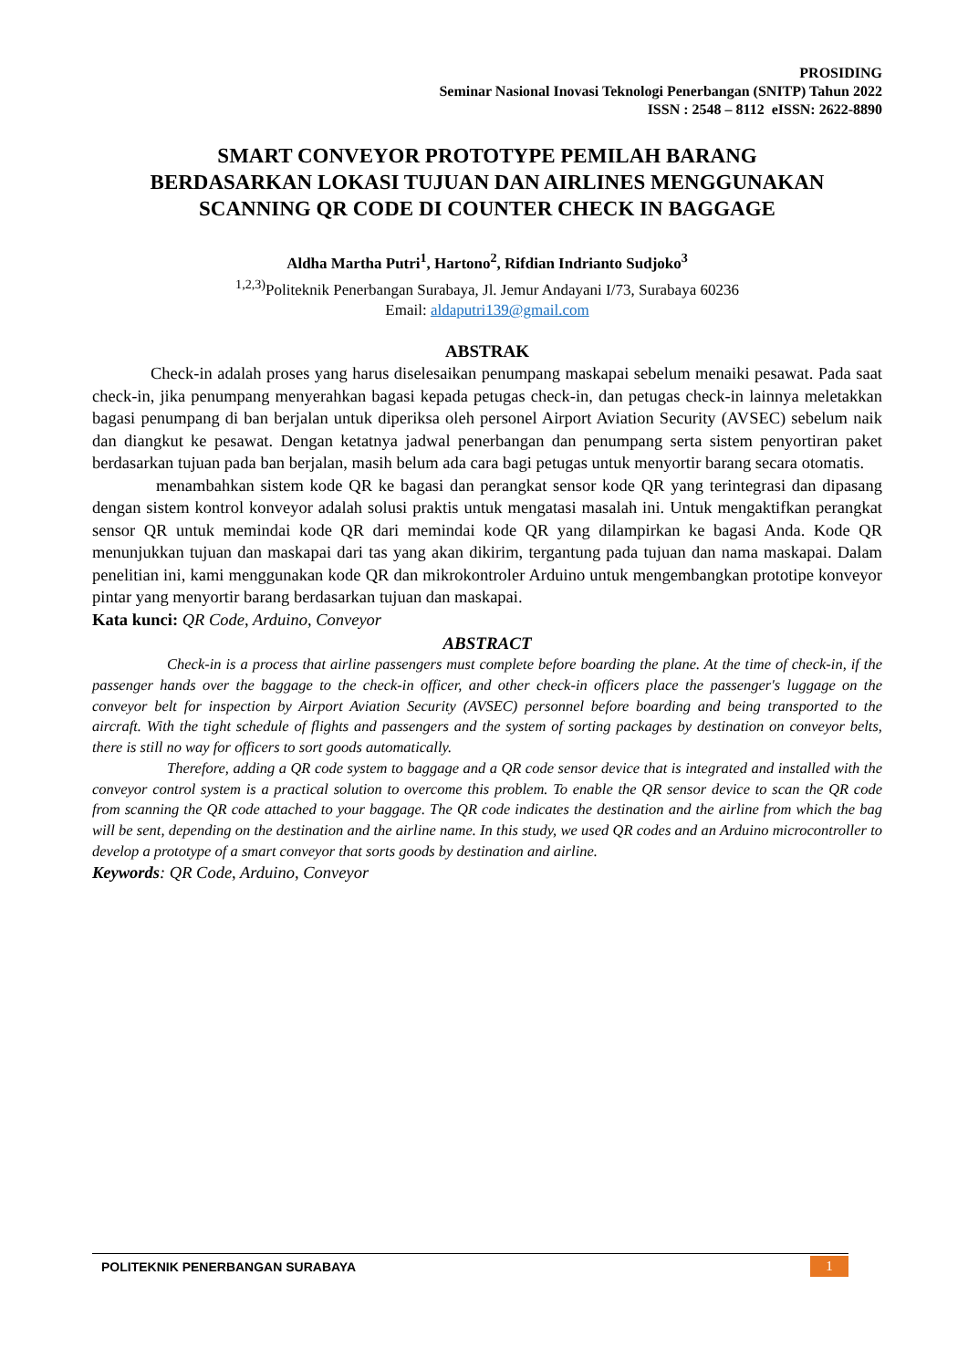PROSIDING
Seminar Nasional Inovasi Teknologi Penerbangan (SNITP) Tahun 2022
ISSN : 2548 – 8112 eISSN: 2622-8890
SMART CONVEYOR PROTOTYPE PEMILAH BARANG
BERDASARKAN LOKASI TUJUAN DAN AIRLINES MENGGUNAKAN
SCANNING QR CODE DI COUNTER CHECK IN BAGGAGE
Aldha Martha Putri<sup>1</sup>, Hartono<sup>2</sup>, Rifdian Indrianto Sudjoko<sup>3</sup>
<sup>1,2,3)</sup>Politeknik Penerbangan Surabaya, Jl. Jemur Andayani I/73, Surabaya 60236
Email: aldaputri139@gmail.com
ABSTRAK
Check-in adalah proses yang harus diselesaikan penumpang maskapai sebelum menaiki pesawat. Pada saat check-in, jika penumpang menyerahkan bagasi kepada petugas check-in, dan petugas check-in lainnya meletakkan bagasi penumpang di ban berjalan untuk diperiksa oleh personel Airport Aviation Security (AVSEC) sebelum naik dan diangkut ke pesawat. Dengan ketatnya jadwal penerbangan dan penumpang serta sistem penyortiran paket berdasarkan tujuan pada ban berjalan, masih belum ada cara bagi petugas untuk menyortir barang secara otomatis.
menambahkan sistem kode QR ke bagasi dan perangkat sensor kode QR yang terintegrasi dan dipasang dengan sistem kontrol konveyor adalah solusi praktis untuk mengatasi masalah ini. Untuk mengaktifkan perangkat sensor QR untuk memindai kode QR dari memindai kode QR yang dilampirkan ke bagasi Anda. Kode QR menunjukkan tujuan dan maskapai dari tas yang akan dikirim, tergantung pada tujuan dan nama maskapai. Dalam penelitian ini, kami menggunakan kode QR dan mikrokontroler Arduino untuk mengembangkan prototipe konveyor pintar yang menyortir barang berdasarkan tujuan dan maskapai.
Kata kunci: QR Code, Arduino, Conveyor
ABSTRACT
Check-in is a process that airline passengers must complete before boarding the plane. At the time of check-in, if the passenger hands over the baggage to the check-in officer, and other check-in officers place the passenger's luggage on the conveyor belt for inspection by Airport Aviation Security (AVSEC) personnel before boarding and being transported to the aircraft. With the tight schedule of flights and passengers and the system of sorting packages by destination on conveyor belts, there is still no way for officers to sort goods automatically.
Therefore, adding a QR code system to baggage and a QR code sensor device that is integrated and installed with the conveyor control system is a practical solution to overcome this problem. To enable the QR sensor device to scan the QR code from scanning the QR code attached to your baggage. The QR code indicates the destination and the airline from which the bag will be sent, depending on the destination and the airline name. In this study, we used QR codes and an Arduino microcontroller to develop a prototype of a smart conveyor that sorts goods by destination and airline.
Keywords: QR Code, Arduino, Conveyor
POLITEKNIK PENERBANGAN SURABAYA
1